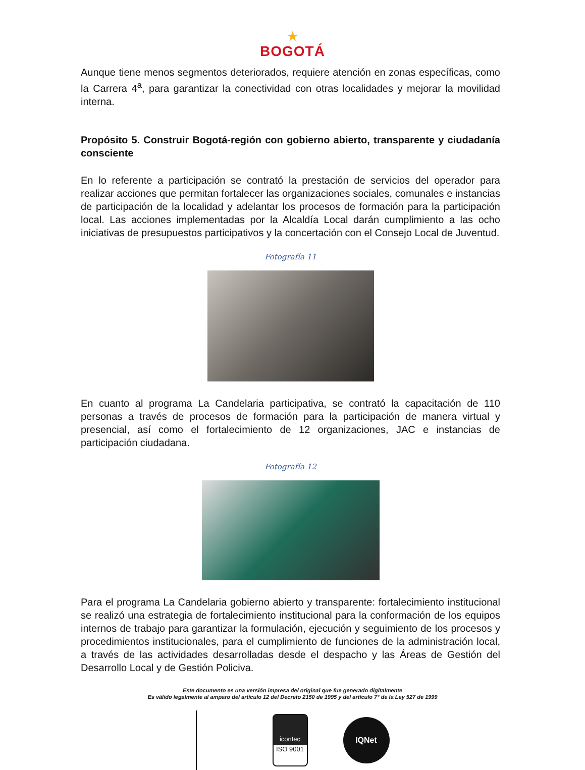★
BOGOTÁ
Aunque tiene menos segmentos deteriorados, requiere atención en zonas específicas, como la Carrera 4<sup>a</sup>, para garantizar la conectividad con otras localidades y mejorar la movilidad interna.
Propósito 5. Construir Bogotá-región con gobierno abierto, transparente y ciudadanía consciente
En lo referente a participación se contrató la prestación de servicios del operador para realizar acciones que permitan fortalecer las organizaciones sociales, comunales e instancias de participación de la localidad y adelantar los procesos de formación para la participación local. Las acciones implementadas por la Alcaldía Local darán cumplimiento a las ocho iniciativas de presupuestos participativos y la concertación con el Consejo Local de Juventud.
Fotografía 11
En cuanto al programa La Candelaria participativa, se contrató la capacitación de 110 personas a través de procesos de formación para la participación de manera virtual y presencial, así como el fortalecimiento de 12 organizaciones, JAC e instancias de participación ciudadana.
Fotografía 12
Para el programa La Candelaria gobierno abierto y transparente: fortalecimiento institucional se realizó una estrategia de fortalecimiento institucional para la conformación de los equipos internos de trabajo para garantizar la formulación, ejecución y seguimiento de los procesos y procedimientos institucionales, para el cumplimiento de funciones de la administración local, a través de las actividades desarrolladas desde el despacho y las Áreas de Gestión del Desarrollo Local y de Gestión Policiva.
Este documento es una versión impresa del original que fue generado digitalmente
Es válido legalmente al amparo del artículo 12 del Decreto 2150 de 1995 y del artículo 7° de la Ley 527 de 1999
icontec
ISO 9001
IQNet